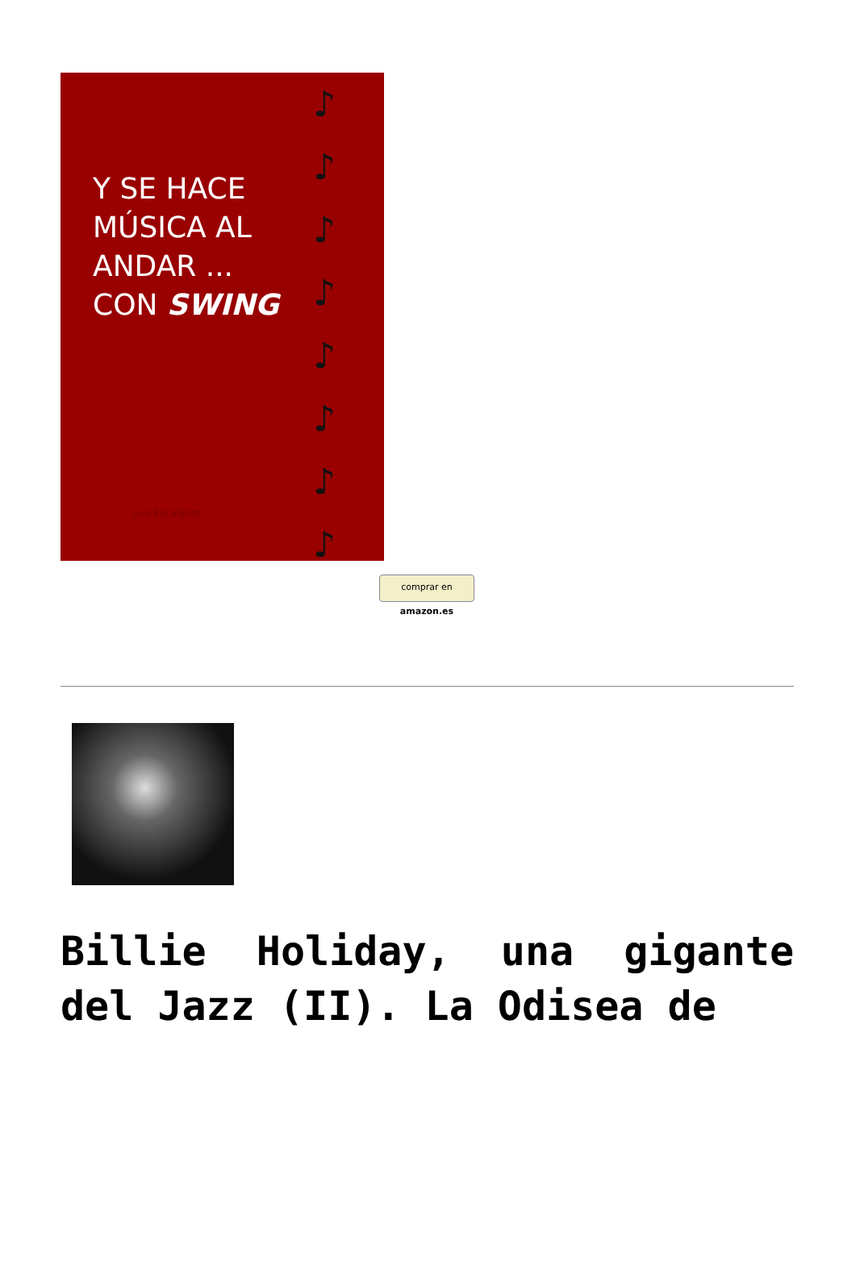Y SE HACE
MÚSICA AL
ANDAR ...
CON SWING
♪
♪
♪
♪
♪
♪
♪
♪
Luis Escalante
comprar en amazon.es
Billie Holiday, una gigante del Jazz (II). La Odisea de